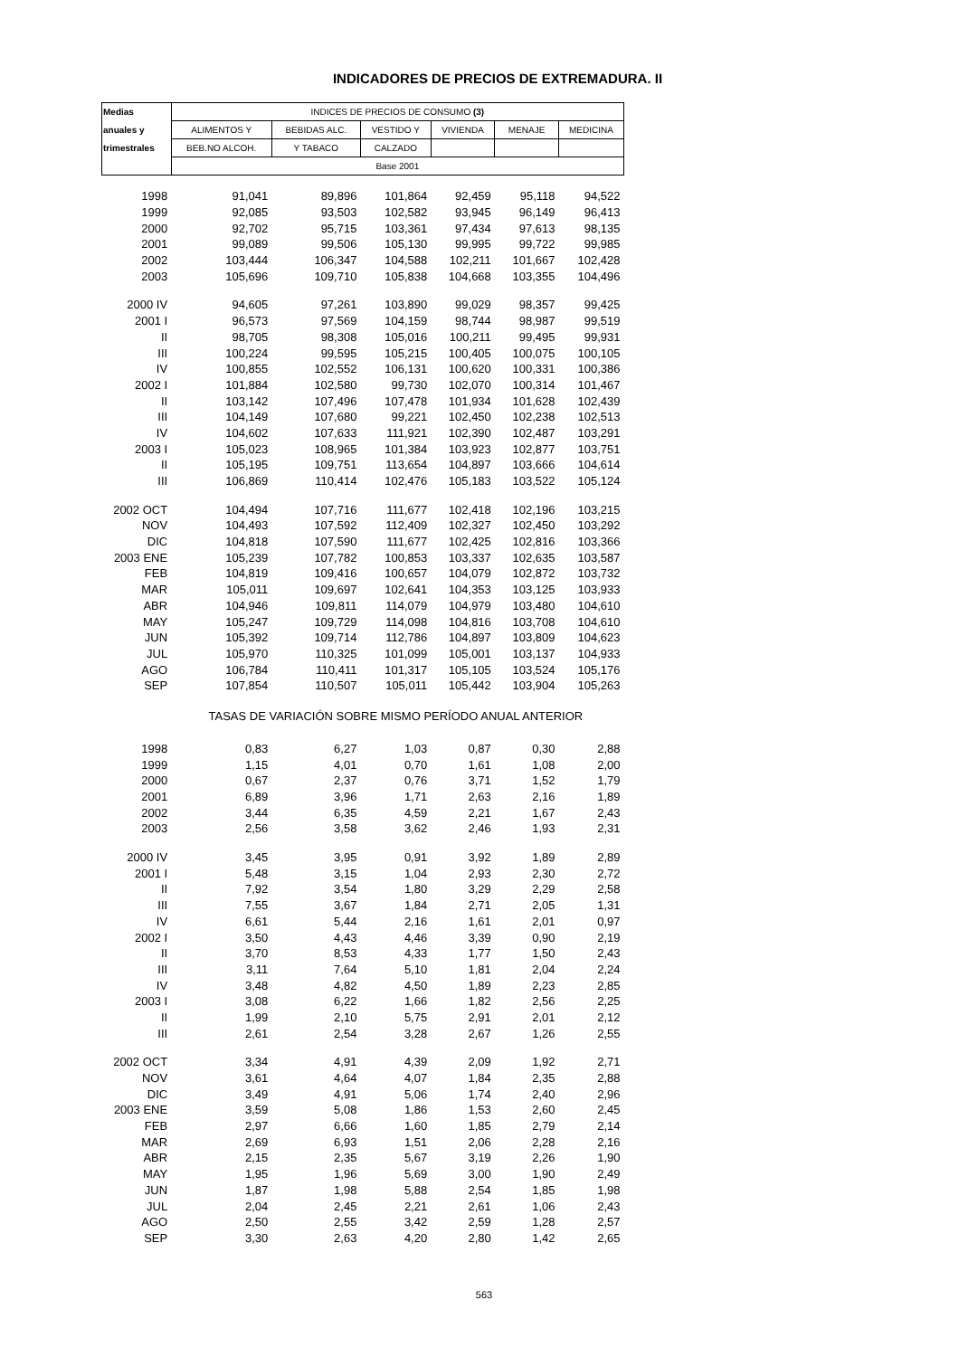INDICADORES DE PRECIOS DE EXTREMADURA. II
| Medias | INDICES DE PRECIOS DE CONSUMO (3) | | | | | |
| --- | --- | --- | --- | --- | --- | --- |
| anuales y | ALIMENTOS Y | BEBIDAS ALC. | VESTIDO Y | VIVIENDA | MENAJE | MEDICINA |
| trimestrales | BEB.NO ALCOH. | Y TABACO | CALZADO | | | |
| | Base 2001 | | | | | |
| 1998 | 91,041 | 89,896 | 101,864 | 92,459 | 95,118 | 94,522 |
| 1999 | 92,085 | 93,503 | 102,582 | 93,945 | 96,149 | 96,413 |
| 2000 | 92,702 | 95,715 | 103,361 | 97,434 | 97,613 | 98,135 |
| 2001 | 99,089 | 99,506 | 105,130 | 99,995 | 99,722 | 99,985 |
| 2002 | 103,444 | 106,347 | 104,588 | 102,211 | 101,667 | 102,428 |
| 2003 | 105,696 | 109,710 | 105,838 | 104,668 | 103,355 | 104,496 |
| 2000 IV | 94,605 | 97,261 | 103,890 | 99,029 | 98,357 | 99,425 |
| 2001 I | 96,573 | 97,569 | 104,159 | 98,744 | 98,987 | 99,519 |
| II | 98,705 | 98,308 | 105,016 | 100,211 | 99,495 | 99,931 |
| III | 100,224 | 99,595 | 105,215 | 100,405 | 100,075 | 100,105 |
| IV | 100,855 | 102,552 | 106,131 | 100,620 | 100,331 | 100,386 |
| 2002 I | 101,884 | 102,580 | 99,730 | 102,070 | 100,314 | 101,467 |
| II | 103,142 | 107,496 | 107,478 | 101,934 | 101,628 | 102,439 |
| III | 104,149 | 107,680 | 99,221 | 102,450 | 102,238 | 102,513 |
| IV | 104,602 | 107,633 | 111,921 | 102,390 | 102,487 | 103,291 |
| 2003 I | 105,023 | 108,965 | 101,384 | 103,923 | 102,877 | 103,751 |
| II | 105,195 | 109,751 | 113,654 | 104,897 | 103,666 | 104,614 |
| III | 106,869 | 110,414 | 102,476 | 105,183 | 103,522 | 105,124 |
| 2002 OCT | 104,494 | 107,716 | 111,677 | 102,418 | 102,196 | 103,215 |
| NOV | 104,493 | 107,592 | 112,409 | 102,327 | 102,450 | 103,292 |
| DIC | 104,818 | 107,590 | 111,677 | 102,425 | 102,816 | 103,366 |
| 2003 ENE | 105,239 | 107,782 | 100,853 | 103,337 | 102,635 | 103,587 |
| FEB | 104,819 | 109,416 | 100,657 | 104,079 | 102,872 | 103,732 |
| MAR | 105,011 | 109,697 | 102,641 | 104,353 | 103,125 | 103,933 |
| ABR | 104,946 | 109,811 | 114,079 | 104,979 | 103,480 | 104,610 |
| MAY | 105,247 | 109,729 | 114,098 | 104,816 | 103,708 | 104,610 |
| JUN | 105,392 | 109,714 | 112,786 | 104,897 | 103,809 | 104,623 |
| JUL | 105,970 | 110,325 | 101,099 | 105,001 | 103,137 | 104,933 |
| AGO | 106,784 | 110,411 | 101,317 | 105,105 | 103,524 | 105,176 |
| SEP | 107,854 | 110,507 | 105,011 | 105,442 | 103,904 | 105,263 |
| | TASAS DE VARIACIÓN SOBRE MISMO PERÍODO ANUAL ANTERIOR | | | | | |
| 1998 | 0,83 | 6,27 | 1,03 | 0,87 | 0,30 | 2,88 |
| 1999 | 1,15 | 4,01 | 0,70 | 1,61 | 1,08 | 2,00 |
| 2000 | 0,67 | 2,37 | 0,76 | 3,71 | 1,52 | 1,79 |
| 2001 | 6,89 | 3,96 | 1,71 | 2,63 | 2,16 | 1,89 |
| 2002 | 3,44 | 6,35 | 4,59 | 2,21 | 1,67 | 2,43 |
| 2003 | 2,56 | 3,58 | 3,62 | 2,46 | 1,93 | 2,31 |
| 2000 IV | 3,45 | 3,95 | 0,91 | 3,92 | 1,89 | 2,89 |
| 2001 I | 5,48 | 3,15 | 1,04 | 2,93 | 2,30 | 2,72 |
| II | 7,92 | 3,54 | 1,80 | 3,29 | 2,29 | 2,58 |
| III | 7,55 | 3,67 | 1,84 | 2,71 | 2,05 | 1,31 |
| IV | 6,61 | 5,44 | 2,16 | 1,61 | 2,01 | 0,97 |
| 2002 I | 3,50 | 4,43 | 4,46 | 3,39 | 0,90 | 2,19 |
| II | 3,70 | 8,53 | 4,33 | 1,77 | 1,50 | 2,43 |
| III | 3,11 | 7,64 | 5,10 | 1,81 | 2,04 | 2,24 |
| IV | 3,48 | 4,82 | 4,50 | 1,89 | 2,23 | 2,85 |
| 2003 I | 3,08 | 6,22 | 1,66 | 1,82 | 2,56 | 2,25 |
| II | 1,99 | 2,10 | 5,75 | 2,91 | 2,01 | 2,12 |
| III | 2,61 | 2,54 | 3,28 | 2,67 | 1,26 | 2,55 |
| 2002 OCT | 3,34 | 4,91 | 4,39 | 2,09 | 1,92 | 2,71 |
| NOV | 3,61 | 4,64 | 4,07 | 1,84 | 2,35 | 2,88 |
| DIC | 3,49 | 4,91 | 5,06 | 1,74 | 2,40 | 2,96 |
| 2003 ENE | 3,59 | 5,08 | 1,86 | 1,53 | 2,60 | 2,45 |
| FEB | 2,97 | 6,66 | 1,60 | 1,85 | 2,79 | 2,14 |
| MAR | 2,69 | 6,93 | 1,51 | 2,06 | 2,28 | 2,16 |
| ABR | 2,15 | 2,35 | 5,67 | 3,19 | 2,26 | 1,90 |
| MAY | 1,95 | 1,96 | 5,69 | 3,00 | 1,90 | 2,49 |
| JUN | 1,87 | 1,98 | 5,88 | 2,54 | 1,85 | 1,98 |
| JUL | 2,04 | 2,45 | 2,21 | 2,61 | 1,06 | 2,43 |
| AGO | 2,50 | 2,55 | 3,42 | 2,59 | 1,28 | 2,57 |
| SEP | 3,30 | 2,63 | 4,20 | 2,80 | 1,42 | 2,65 |
563